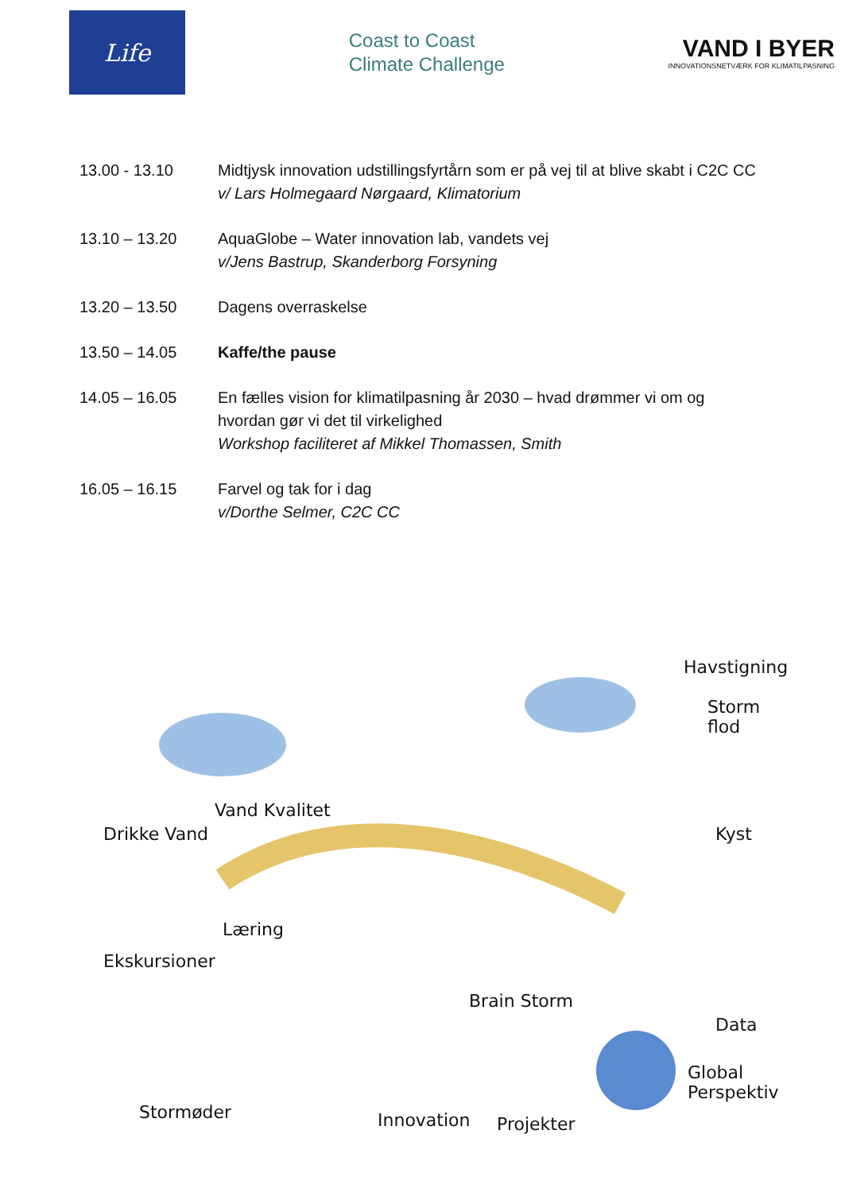Life
Coast to Coast
Climate Challenge
VAND I BYER
INNOVATIONSNETVÆRK FOR KLIMATILPASNING
| 13.00 - 13.10 | Midtjysk innovation udstillingsfyrtårn som er på vej til at blive skabt i C2C CC v/ Lars Holmegaard Nørgaard, Klimatorium |
| 13.10 – 13.20 | AquaGlobe – Water innovation lab, vandets vej v/Jens Bastrup, Skanderborg Forsyning |
| 13.20 – 13.50 | Dagens overraskelse |
| 13.50 – 14.05 | Kaffe/the pause |
| 14.05 – 16.05 | En fælles vision for klimatilpasning år 2030 – hvad drømmer vi om og hvordan gør vi det til virkelighed Workshop faciliteret af Mikkel Thomassen, Smith |
| 16.05 – 16.15 | Farvel og tak for i dag v/Dorthe Selmer, C2C CC |
Drikke Vand
Vand Kvalitet
Havstigning
Storm flod
Kyst
Læring
Ekskursioner
Brain Storm
Data
Global Perspektiv
Stormøder Innovation Projekter